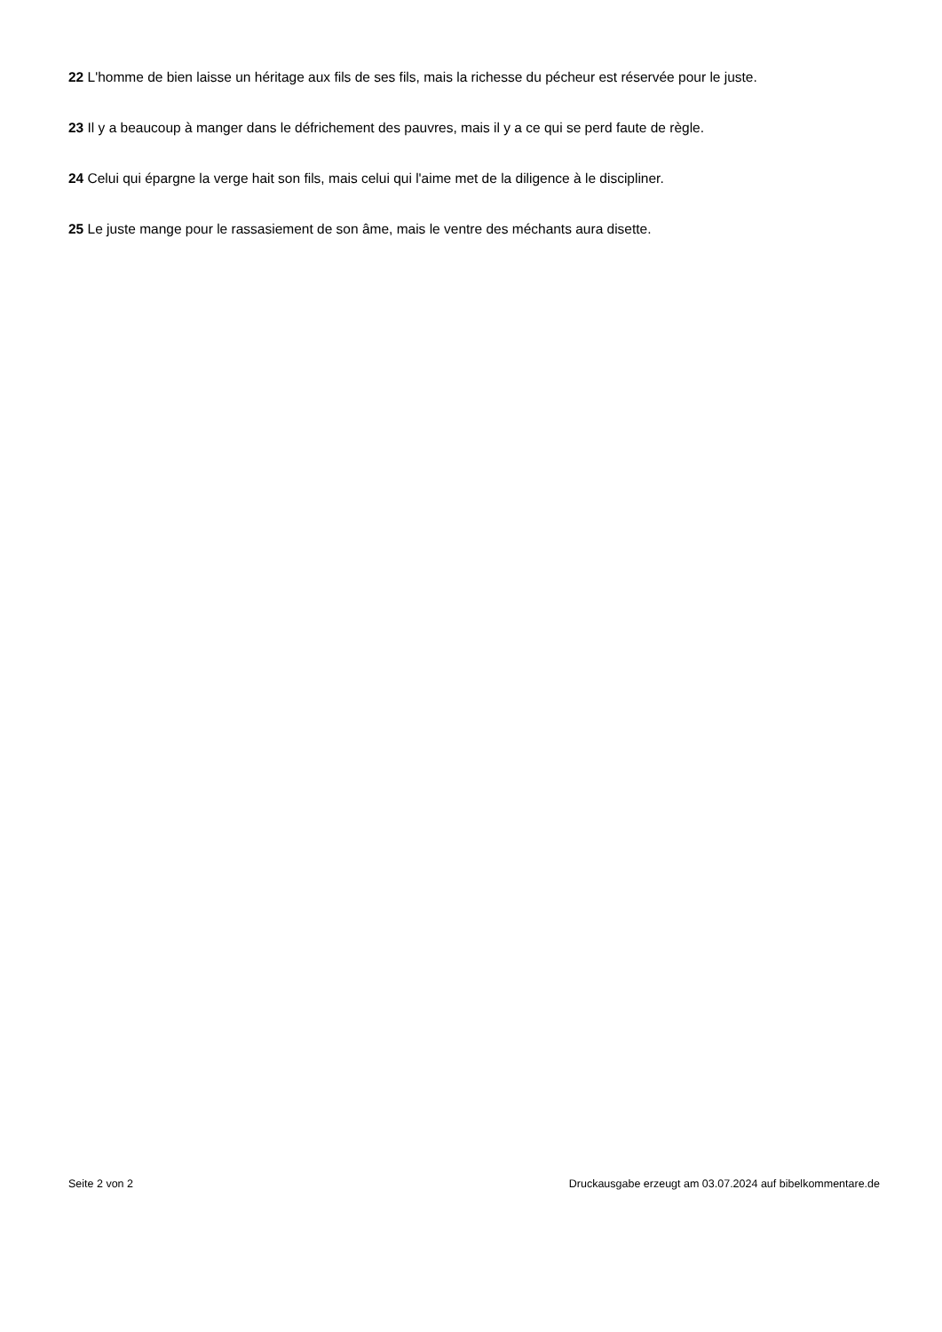22 L'homme de bien laisse un héritage aux fils de ses fils, mais la richesse du pécheur est réservée pour le juste.
23 Il y a beaucoup à manger dans le défrichement des pauvres, mais il y a ce qui se perd faute de règle.
24 Celui qui épargne la verge hait son fils, mais celui qui l'aime met de la diligence à le discipliner.
25 Le juste mange pour le rassasiement de son âme, mais le ventre des méchants aura disette.
Seite 2 von 2 Druckausgabe erzeugt am 03.07.2024 auf bibelkommentare.de